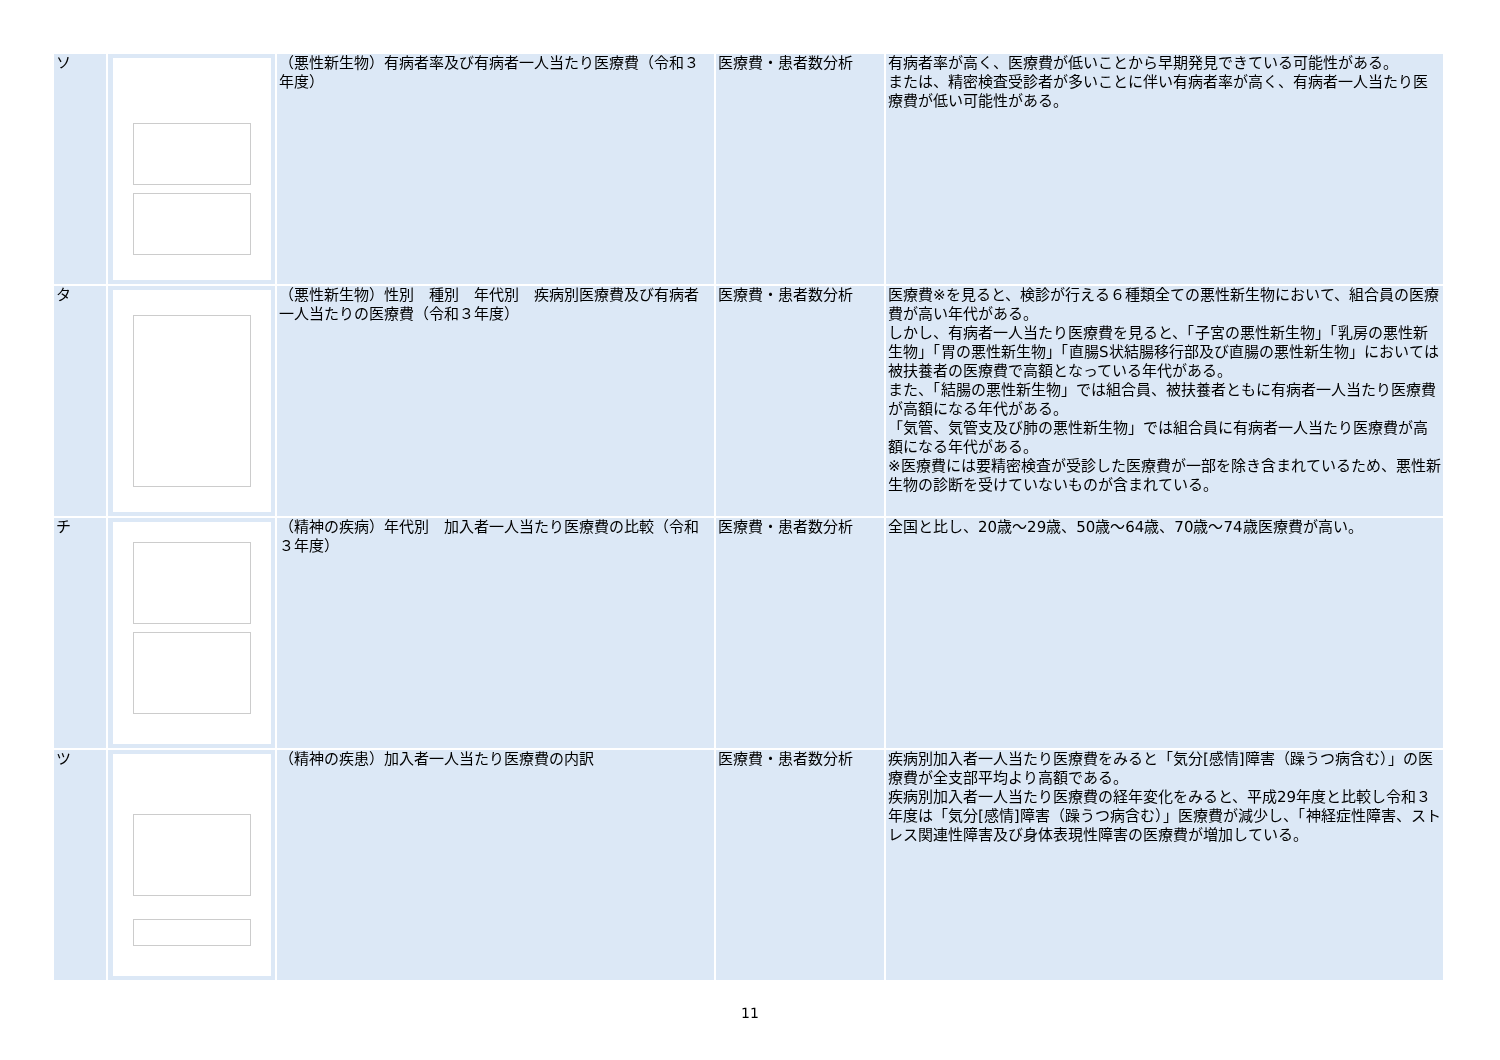| ソ | | （悪性新生物）有病者率及び有病者一人当たり医療費（令和３年度） | 医療費・患者数分析 | 有病者率が高く、医療費が低いことから早期発見できている可能性がある。 または、精密検査受診者が多いことに伴い有病者率が高く、有病者一人当たり医療費が低い可能性がある。 |
| タ | | （悪性新生物）性別 種別 年代別 疾病別医療費及び有病者一人当たりの医療費（令和３年度） | 医療費・患者数分析 | 医療費※を見ると、検診が行える６種類全ての悪性新生物において、組合員の医療費が高い年代がある。 しかし、有病者一人当たり医療費を見ると、「子宮の悪性新生物」「乳房の悪性新生物」「胃の悪性新生物」「直腸S状結腸移行部及び直腸の悪性新生物」においては被扶養者の医療費で高額となっている年代がある。 また、「結腸の悪性新生物」では組合員、被扶養者ともに有病者一人当たり医療費が高額になる年代がある。 「気管、気管支及び肺の悪性新生物」では組合員に有病者一人当たり医療費が高額になる年代がある。 ※医療費には要精密検査が受診した医療費が一部を除き含まれているため、悪性新生物の診断を受けていないものが含まれている。 |
| チ | | （精神の疾病）年代別 加入者一人当たり医療費の比較（令和３年度） | 医療費・患者数分析 | 全国と比し、20歳～29歳、50歳～64歳、70歳～74歳医療費が高い。 |
| ツ | | （精神の疾患）加入者一人当たり医療費の内訳 | 医療費・患者数分析 | 疾病別加入者一人当たり医療費をみると「気分[感情]障害（躁うつ病含む）」の医療費が全支部平均より高額である。 疾病別加入者一人当たり医療費の経年変化をみると、平成29年度と比較し令和３年度は「気分[感情]障害（躁うつ病含む）」医療費が減少し、「神経症性障害、ストレス関連性障害及び身体表現性障害の医療費が増加している。 |
11